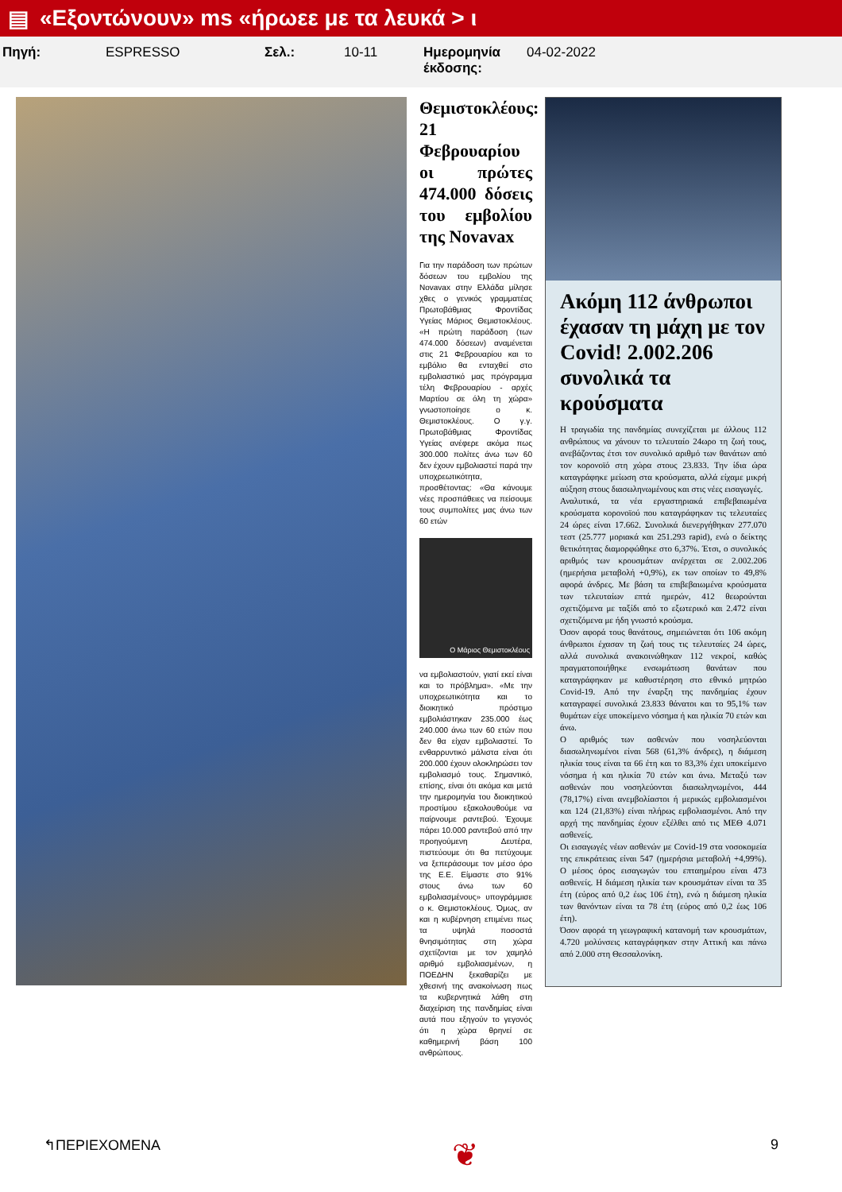▤ «Εξοντώνουν» ms «ήρωεε με τα λευκά > ι
Πηγή: ESPRESSO Σελ.: 10-11 Ημερομηνία έκδοσης:
04-02-2022
Θεμιστοκλέους: 21 Φεβρουαρίου οι πρώτες 474.000 δόσεις του εμβολίου της Novavax
Για την παράδοση των πρώτων δόσεων του εμβολίου της Novavax στην Ελλάδα μίλησε χθες ο γενικός γραμματέας Πρωτοβάθμιας Φροντίδας Υγείας Μάριος Θεμιστοκλέους. «Η πρώτη παράδοση (των 474.000 δόσεων) αναμένεται στις 21 Φεβρουαρίου και το εμβόλιο θα ενταχθεί στο εμβολιαστικό μας πρόγραμμα τέλη Φεβρουαρίου - αρχές Μαρτίου σε όλη τη χώρα» γνωστοποίησε ο κ. Θεμιστοκλέους. Ο γ.γ. Πρωτοβάθμιας Φροντίδας Υγείας ανέφερε ακόμα πως 300.000 πολίτες άνω των 60 δεν έχουν εμβολιαστεί παρά την υποχρεωτικότητα, προσθέτοντας: «Θα κάνουμε νέες προσπάθειες να πείσουμε τους συμπολίτες μας άνω των 60 ετών
Ο Μάριος Θεμιστοκλέους
να εμβολιαστούν, γιατί εκεί είναι και το πρόβλημα». «Με την υποχρεωτικότητα και το διοικητικό πρόστιμο εμβολιάστηκαν 235.000 έως 240.000 άνω των 60 ετών που δεν θα είχαν εμβολιαστεί. Το ενθαρρυντικό μάλιστα είναι ότι 200.000 έχουν ολοκληρώσει τον εμβολιασμό τους. Σημαντικό, επίσης, είναι ότι ακόμα και μετά την ημερομηνία του διοικητικού προστίμου εξακολουθούμε να παίρνουμε ραντεβού. Έχουμε πάρει 10.000 ραντεβού από την προηγούμενη Δευτέρα, πιστεύουμε ότι θα πετύχουμε να ξεπεράσουμε τον μέσο όρο της Ε.Ε. Είμαστε στο 91% στους άνω των 60 εμβολιασμένους» υπογράμμισε ο κ. Θεμιστοκλέους. Όμως, αν και η κυβέρνηση επιμένει πως τα υψηλά ποσοστά θνησιμότητας στη χώρα σχετίζονται με τον χαμηλό αριθμό εμβολιασμένων, η ΠΟΕΔΗΝ ξεκαθαρίζει με χθεσινή της ανακοίνωση πως τα κυβερνητικά λάθη στη διαχείριση της πανδημίας είναι αυτά που εξηγούν το γεγονός ότι η χώρα θρηνεί σε καθημερινή βάση 100 ανθρώπους.
Ακόμη 112 άνθρωποι έχασαν τη μάχη με τον Covid! 2.002.206 συνολικά τα κρούσματα
Η τραγωδία της πανδημίας συνεχίζεται με άλλους 112 ανθρώπους να χάνουν το τελευταίο 24ωρο τη ζωή τους, ανεβάζοντας έτσι τον συνολικό αριθμό των θανάτων από τον κορονοϊό στη χώρα στους 23.833. Την ίδια ώρα καταγράφηκε μείωση στα κρούσματα, αλλά είχαμε μικρή αύξηση στους διασωληνωμένους και στις νέες εισαγωγές.
Αναλυτικά, τα νέα εργαστηριακά επιβεβαιωμένα κρούσματα κορονοϊού που καταγράφηκαν τις τελευταίες 24 ώρες είναι 17.662. Συνολικά διενεργήθηκαν 277.070 τεστ (25.777 μοριακά και 251.293 rapid), ενώ ο δείκτης θετικότητας διαμορφώθηκε στο 6,37%. Έτσι, ο συνολικός αριθμός των κρουσμάτων ανέρχεται σε 2.002.206 (ημερήσια μεταβολή +0,9%), εκ των οποίων το 49,8% αφορά άνδρες. Με βάση τα επιβεβαιωμένα κρούσματα των τελευταίων επτά ημερών, 412 θεωρούνται σχετιζόμενα με ταξίδι από το εξωτερικό και 2.472 είναι σχετιζόμενα με ήδη γνωστό κρούσμα.
Όσον αφορά τους θανάτους, σημειώνεται ότι 106 ακόμη άνθρωποι έχασαν τη ζωή τους τις τελευταίες 24 ώρες, αλλά συνολικά ανακοινώθηκαν 112 νεκροί, καθώς πραγματοποιήθηκε ενσωμάτωση θανάτων που καταγράφηκαν με καθυστέρηση στο εθνικό μητρώο Covid-19. Από την έναρξη της πανδημίας έχουν καταγραφεί συνολικά 23.833 θάνατοι και το 95,1% των θυμάτων είχε υποκείμενο νόσημα ή και ηλικία 70 ετών και άνω.
Ο αριθμός των ασθενών που νοσηλεύονται διασωληνωμένοι είναι 568 (61,3% άνδρες), η διάμεση ηλικία τους είναι τα 66 έτη και το 83,3% έχει υποκείμενο νόσημα ή και ηλικία 70 ετών και άνω. Μεταξύ των ασθενών που νοσηλεύονται διασωληνωμένοι, 444 (78,17%) είναι ανεμβολίαστοι ή μερικώς εμβολιασμένοι και 124 (21,83%) είναι πλήρως εμβολιασμένοι. Από την αρχή της πανδημίας έχουν εξέλθει από τις ΜΕΘ 4.071 ασθενείς.
Οι εισαγωγές νέων ασθενών με Covid-19 στα νοσοκομεία της επικράτειας είναι 547 (ημερήσια μεταβολή +4,99%). Ο μέσος όρος εισαγωγών του επταημέρου είναι 473 ασθενείς. Η διάμεση ηλικία των κρουσμάτων είναι τα 35 έτη (εύρος από 0,2 έως 106 έτη), ενώ η διάμεση ηλικία των θανόντων είναι τα 78 έτη (εύρος από 0,2 έως 106 έτη).
Όσον αφορά τη γεωγραφική κατανομή των κρουσμάτων, 4.720 μολύνσεις καταγράφηκαν στην Αττική και πάνω από 2.000 στη Θεσσαλονίκη.
↰ΠΕΡΙΕΧΟΜΕΝΑ ❦ 9